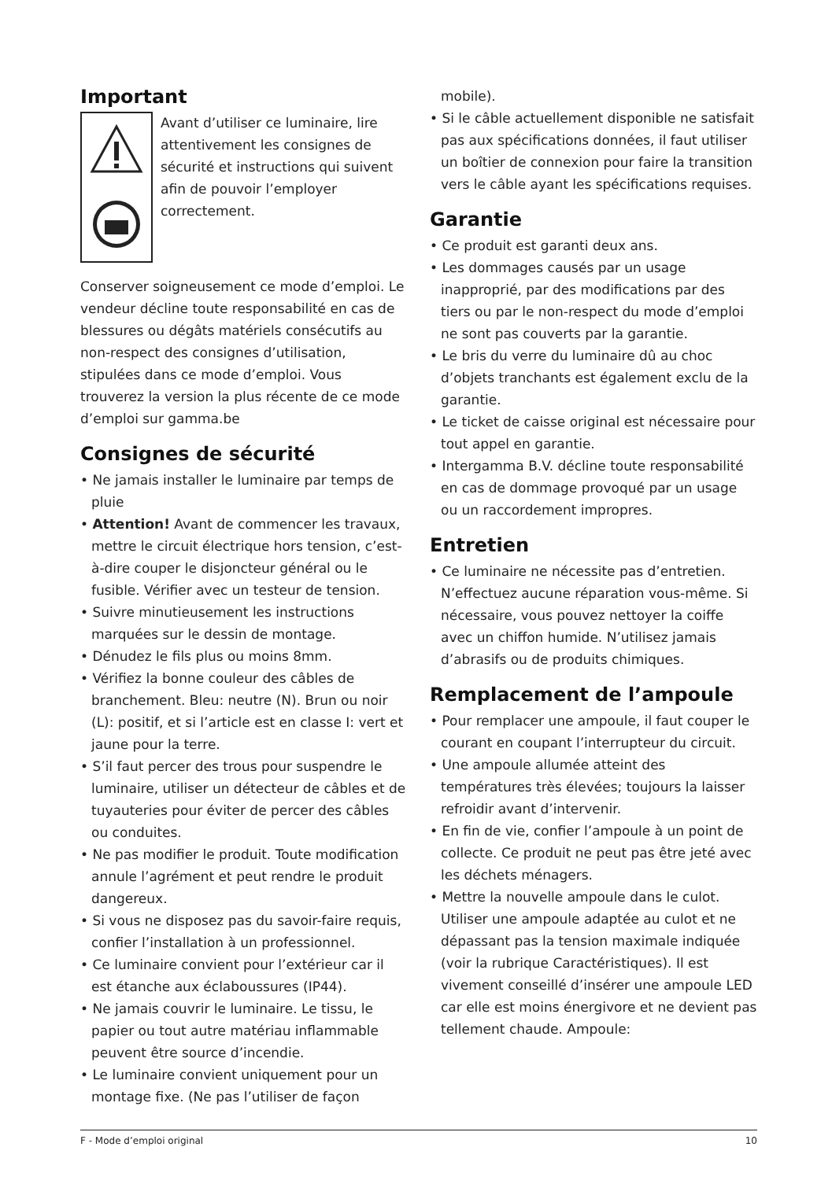Important
Avant d’utiliser ce luminaire, lire attentivement les consignes de sécurité et instructions qui suivent afin de pouvoir l’employer correctement.
Conserver soigneusement ce mode d’emploi. Le vendeur décline toute responsabilité en cas de blessures ou dégâts matériels consécutifs au non-respect des consignes d’utilisation, stipulées dans ce mode d’emploi. Vous trouverez la version la plus récente de ce mode d’emploi sur gamma.be
Consignes de sécurité
• Ne jamais installer le luminaire par temps de pluie
• Attention! Avant de commencer les travaux, mettre le circuit électrique hors tension, c’est-à-dire couper le disjoncteur général ou le fusible. Vérifier avec un testeur de tension.
• Suivre minutieusement les instructions marquées sur le dessin de montage.
• Dénudez le fils plus ou moins 8mm.
• Vérifiez la bonne couleur des câbles de branchement. Bleu: neutre (N). Brun ou noir (L): positif, et si l’article est en classe I: vert et jaune pour la terre.
• S’il faut percer des trous pour suspendre le luminaire, utiliser un détecteur de câbles et de tuyauteries pour éviter de percer des câbles ou conduites.
• Ne pas modifier le produit. Toute modification annule l’agrément et peut rendre le produit dangereux.
• Si vous ne disposez pas du savoir-faire requis, confier l’installation à un professionnel.
• Ce luminaire convient pour l’extérieur car il est étanche aux éclaboussures (IP44).
• Ne jamais couvrir le luminaire. Le tissu, le papier ou tout autre matériau inflammable peuvent être source d’incendie.
• Le luminaire convient uniquement pour un montage fixe. (Ne pas l’utiliser de façon
mobile).
• Si le câble actuellement disponible ne satisfait pas aux spécifications données, il faut utiliser un boîtier de connexion pour faire la transition vers le câble ayant les spécifications requises.
Garantie
• Ce produit est garanti deux ans.
• Les dommages causés par un usage inapproprié, par des modifications par des tiers ou par le non-respect du mode d’emploi ne sont pas couverts par la garantie.
• Le bris du verre du luminaire dû au choc d’objets tranchants est également exclu de la garantie.
• Le ticket de caisse original est nécessaire pour tout appel en garantie.
• Intergamma B.V. décline toute responsabilité en cas de dommage provoqué par un usage ou un raccordement impropres.
Entretien
• Ce luminaire ne nécessite pas d’entretien. N’effectuez aucune réparation vous-même. Si nécessaire, vous pouvez nettoyer la coiffe avec un chiffon humide. N’utilisez jamais d’abrasifs ou de produits chimiques.
Remplacement de l’ampoule
• Pour remplacer une ampoule, il faut couper le courant en coupant l’interrupteur du circuit.
• Une ampoule allumée atteint des températures très élevées; toujours la laisser refroidir avant d’intervenir.
• En fin de vie, confier l’ampoule à un point de collecte. Ce produit ne peut pas être jeté avec les déchets ménagers.
• Mettre la nouvelle ampoule dans le culot. Utiliser une ampoule adaptée au culot et ne dépassant pas la tension maximale indiquée (voir la rubrique Caractéristiques). Il est vivement conseillé d’insérer une ampoule LED car elle est moins énergivore et ne devient pas tellement chaude. Ampoule:
F - Mode d’emploi original 10